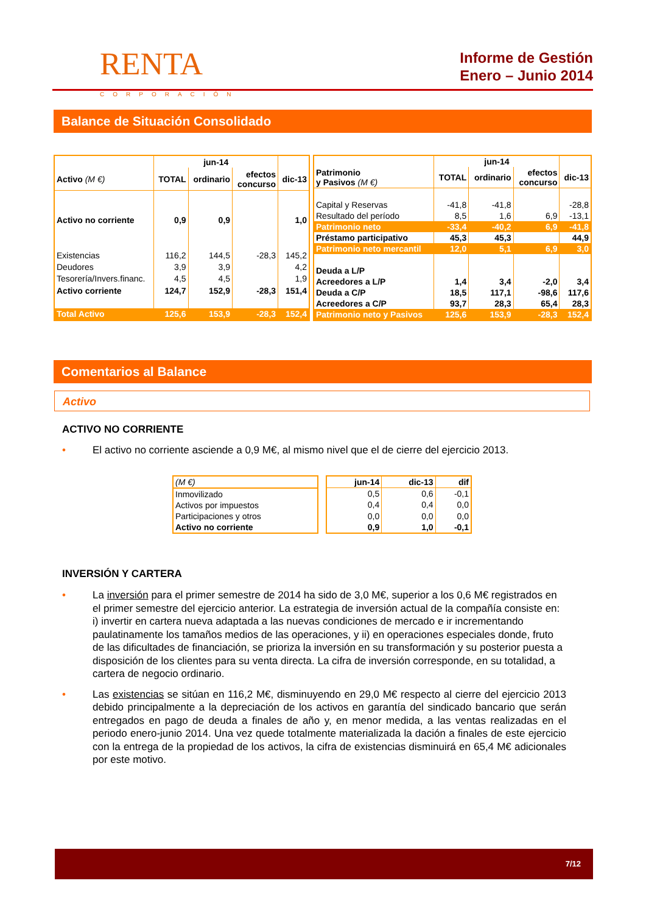RENTA
CORPORACIÓN
Informe de Gestión
Enero – Junio 2014
Balance de Situación Consolidado
| | jun-14 | | | |
| --- | --- | --- | --- | --- |
| Activo (M €) | TOTAL | ordinario | efectos concurso | dic-13 |
| Activo no corriente | 0,9 | 0,9 | | 1,0 |
| Existencias | 116,2 | 144,5 | -28,3 | 145,2 |
| Deudores | 3,9 | 3,9 | | 4,2 |
| Tesorería/Invers.financ. | 4,5 | 4,5 | | 1,9 |
| Activo corriente | 124,7 | 152,9 | -28,3 | 151,4 |
| Total Activo | 125,6 | 153,9 | -28,3 | 152,4 |
| | jun-14 | | | |
| --- | --- | --- | --- | --- |
| Patrimonio y Pasivos (M €) | TOTAL | ordinario | efectos concurso | dic-13 |
| Capital y Reservas | -41,8 | -41,8 | | -28,8 |
| Resultado del período | 8,5 | 1,6 | 6,9 | -13,1 |
| Patrimonio neto | -33,4 | -40,2 | 6,9 | -41,8 |
| Préstamo participativo | 45,3 | 45,3 | | 44,9 |
| Patrimonio neto mercantil | 12,0 | 5,1 | 6,9 | 3,0 |
| Deuda a L/P | | | | |
| Acreedores a L/P | 1,4 | 3,4 | -2,0 | 3,4 |
| Deuda a C/P | 18,5 | 117,1 | -98,6 | 117,6 |
| Acreedores a C/P | 93,7 | 28,3 | 65,4 | 28,3 |
| Patrimonio neto y Pasivos | 125,6 | 153,9 | -28,3 | 152,4 |
Comentarios al Balance
Activo
ACTIVO NO CORRIENTE
• El activo no corriente asciende a 0,9 M€, al mismo nivel que el de cierre del ejercicio 2013.
| (M €) |
| Inmovilizado |
| Activos por impuestos |
| Participaciones y otros |
| Activo no corriente |
| jun-14 | dic-13 | dif |
| --- | --- | --- |
| 0,5 | 0,6 | -0,1 |
| 0,4 | 0,4 | 0,0 |
| 0,0 | 0,0 | 0,0 |
| 0,9 | 1,0 | -0,1 |
INVERSIÓN Y CARTERA
• La inversión para el primer semestre de 2014 ha sido de 3,0 M€, superior a los 0,6 M€ registrados en el primer semestre del ejercicio anterior. La estrategia de inversión actual de la compañía consiste en: i) invertir en cartera nueva adaptada a las nuevas condiciones de mercado e ir incrementando paulatinamente los tamaños medios de las operaciones, y ii) en operaciones especiales donde, fruto de las dificultades de financiación, se prioriza la inversión en su transformación y su posterior puesta a disposición de los clientes para su venta directa. La cifra de inversión corresponde, en su totalidad, a cartera de negocio ordinario.
• Las existencias se sitúan en 116,2 M€, disminuyendo en 29,0 M€ respecto al cierre del ejercicio 2013 debido principalmente a la depreciación de los activos en garantía del sindicado bancario que serán entregados en pago de deuda a finales de año y, en menor medida, a las ventas realizadas en el periodo enero-junio 2014. Una vez quede totalmente materializada la dación a finales de este ejercicio con la entrega de la propiedad de los activos, la cifra de existencias disminuirá en 65,4 M€ adicionales por este motivo.
7/12